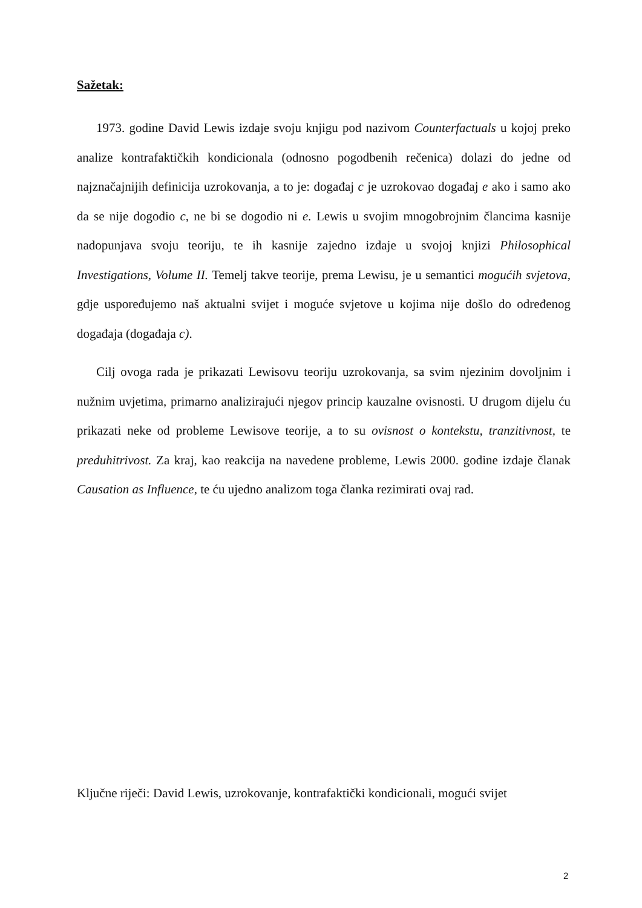Sažetak:
1973. godine David Lewis izdaje svoju knjigu pod nazivom Counterfactuals u kojoj preko analize kontrafaktičkih kondicionala (odnosno pogodbenih rečenica) dolazi do jedne od najznačajnijih definicija uzrokovanja, a to je: događaj c je uzrokovao događaj e ako i samo ako da se nije dogodio c, ne bi se dogodio ni e. Lewis u svojim mnogobrojnim člancima kasnije nadopunjava svoju teoriju, te ih kasnije zajedno izdaje u svojoj knjizi Philosophical Investigations, Volume II. Temelj takve teorije, prema Lewisu, je u semantici mogućih svjetova, gdje uspoređujemo naš aktualni svijet i moguće svjetove u kojima nije došlo do određenog događaja (događaja c).
Cilj ovoga rada je prikazati Lewisovu teoriju uzrokovanja, sa svim njezinim dovoljnim i nužnim uvjetima, primarno analizirajući njegov princip kauzalne ovisnosti. U drugom dijelu ću prikazati neke od probleme Lewisove teorije, a to su ovisnost o kontekstu, tranzitivnost, te preduhitrivost. Za kraj, kao reakcija na navedene probleme, Lewis 2000. godine izdaje članak Causation as Influence, te ću ujedno analizom toga članka rezimirati ovaj rad.
Ključne riječi: David Lewis, uzrokovanje, kontrafaktički kondicionali, mogući svijet
2